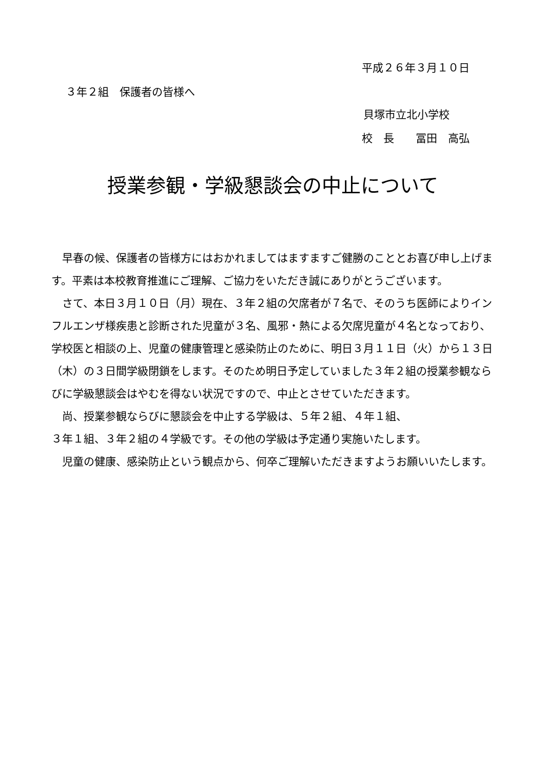平成２６年３月１０日
３年２組　保護者の皆様へ
貝塚市立北小学校
校　長　　冨田　高弘
授業参観・学級懇談会の中止について
　早春の候、保護者の皆様方にはおかれましてはますますご健勝のこととお喜び申し上げます。平素は本校教育推進にご理解、ご協力をいただき誠にありがとうございます。
　さて、本日３月１０日（月）現在、３年２組の欠席者が７名で、そのうち医師によりインフルエンザ様疾患と診断された児童が３名、風邪・熱による欠席児童が４名となっており、学校医と相談の上、児童の健康管理と感染防止のために、明日３月１１日（火）から１３日（木）の３日間学級閉鎖をします。そのため明日予定していました３年２組の授業参観ならびに学級懇談会はやむを得ない状況ですので、中止とさせていただきます。
　尚、授業参観ならびに懇談会を中止する学級は、５年２組、４年１組、
３年１組、３年２組の４学級です。その他の学級は予定通り実施いたします。
　児童の健康、感染防止という観点から、何卒ご理解いただきますようお願いいたします。